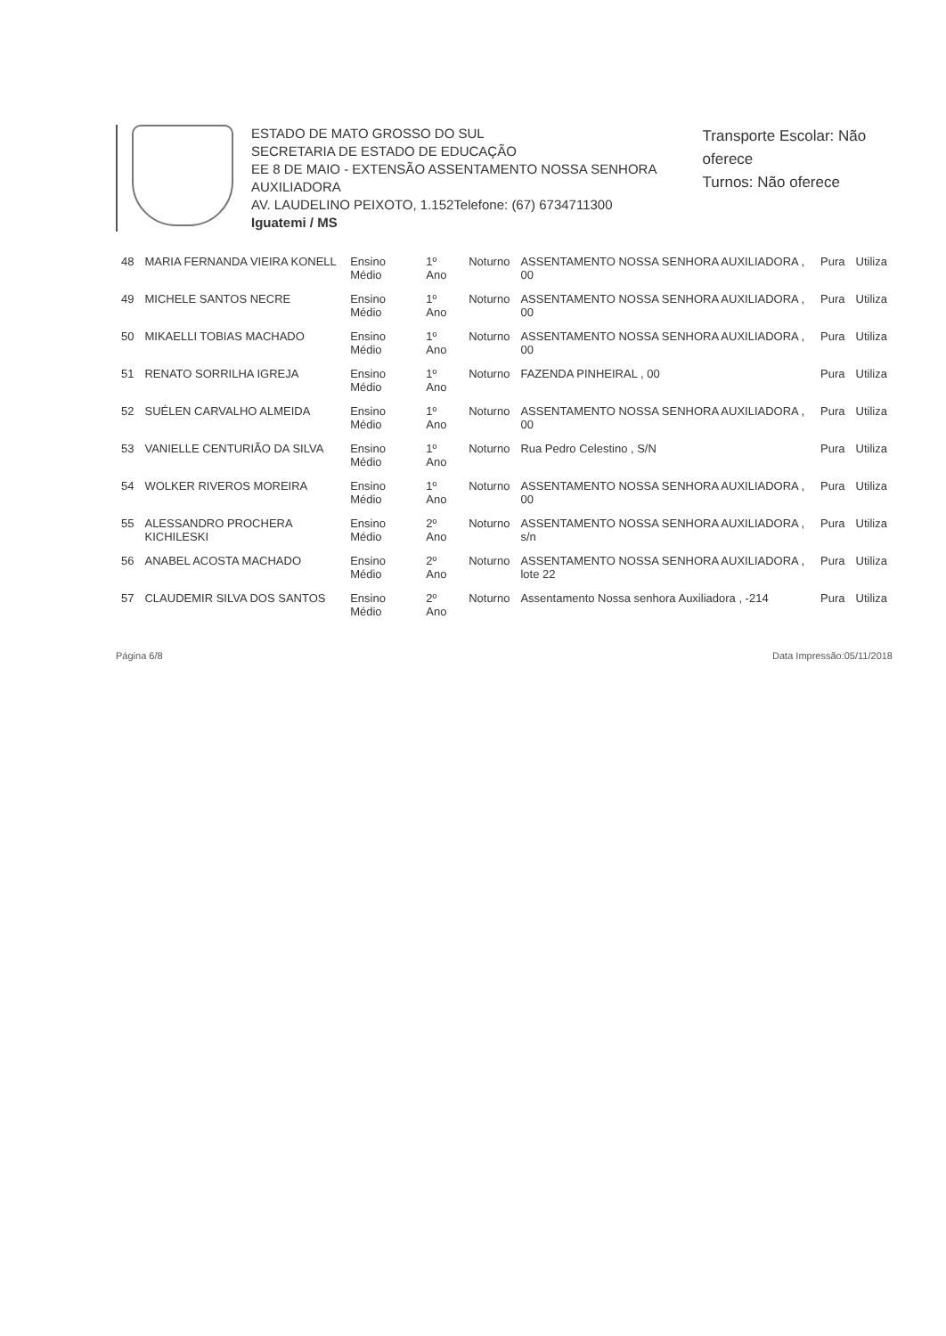ESTADO DE MATO GROSSO DO SUL
SECRETARIA DE ESTADO DE EDUCAÇÃO
EE 8 DE MAIO - EXTENSÃO ASSENTAMENTO NOSSA SENHORA AUXILIADORA
AV. LAUDELINO PEIXOTO, 1.152Telefone: (67) 6734711300
Iguatemi / MS
Transporte Escolar: Não oferece
Turnos: Não oferece
| 48 | MARIA FERNANDA VIEIRA KONELL | Ensino Médio | 1º Ano | Noturno | ASSENTAMENTO NOSSA SENHORA AUXILIADORA , 00 | Pura | Utiliza |
| 49 | MICHELE SANTOS NECRE | Ensino Médio | 1º Ano | Noturno | ASSENTAMENTO NOSSA SENHORA AUXILIADORA , 00 | Pura | Utiliza |
| 50 | MIKAELLI TOBIAS MACHADO | Ensino Médio | 1º Ano | Noturno | ASSENTAMENTO NOSSA SENHORA AUXILIADORA , 00 | Pura | Utiliza |
| 51 | RENATO SORRILHA IGREJA | Ensino Médio | 1º Ano | Noturno | FAZENDA PINHEIRAL , 00 | Pura | Utiliza |
| 52 | SUÉLEN CARVALHO ALMEIDA | Ensino Médio | 1º Ano | Noturno | ASSENTAMENTO NOSSA SENHORA AUXILIADORA , 00 | Pura | Utiliza |
| 53 | VANIELLE CENTURIÃO DA SILVA | Ensino Médio | 1º Ano | Noturno | Rua Pedro Celestino , S/N | Pura | Utiliza |
| 54 | WOLKER RIVEROS MOREIRA | Ensino Médio | 1º Ano | Noturno | ASSENTAMENTO NOSSA SENHORA AUXILIADORA , 00 | Pura | Utiliza |
| 55 | ALESSANDRO PROCHERA KICHILESKI | Ensino Médio | 2º Ano | Noturno | ASSENTAMENTO NOSSA SENHORA AUXILIADORA , s/n | Pura | Utiliza |
| 56 | ANABEL ACOSTA MACHADO | Ensino Médio | 2º Ano | Noturno | ASSENTAMENTO NOSSA SENHORA AUXILIADORA , lote 22 | Pura | Utiliza |
| 57 | CLAUDEMIR SILVA DOS SANTOS | Ensino Médio | 2º Ano | Noturno | Assentamento Nossa senhora Auxiliadora , -214 | Pura | Utiliza |
Página 6/8 Data Impressão:05/11/2018